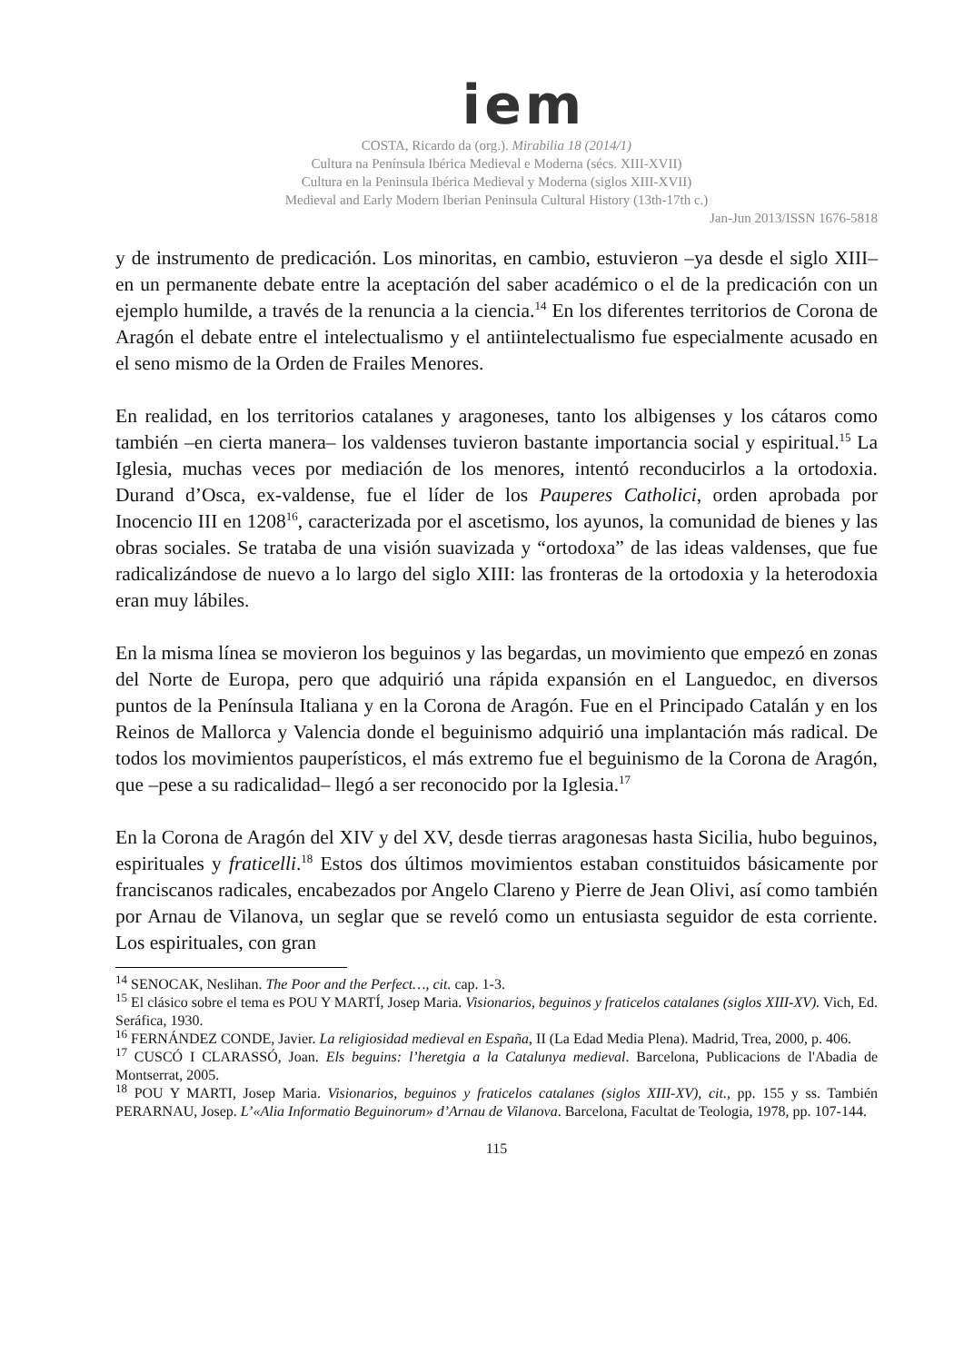iem
COSTA, Ricardo da (org.). Mirabilia 18 (2014/1)
Cultura na Península Ibérica Medieval e Moderna (sécs. XIII-XVII)
Cultura en la Peninsula Ibérica Medieval y Moderna (siglos XIII-XVII)
Medieval and Early Modern Iberian Peninsula Cultural History (13th-17th c.)
Jan-Jun 2013/ISSN 1676-5818
y de instrumento de predicación. Los minoritas, en cambio, estuvieron –ya desde el siglo XIII– en un permanente debate entre la aceptación del saber académico o el de la predicación con un ejemplo humilde, a través de la renuncia a la ciencia.<sup>14</sup> En los diferentes territorios de Corona de Aragón el debate entre el intelectualismo y el antiintelectualismo fue especialmente acusado en el seno mismo de la Orden de Frailes Menores.
En realidad, en los territorios catalanes y aragoneses, tanto los albigenses y los cátaros como también –en cierta manera– los valdenses tuvieron bastante importancia social y espiritual.<sup>15</sup> La Iglesia, muchas veces por mediación de los menores, intentó reconducirlos a la ortodoxia. Durand d’Osca, ex-valdense, fue el líder de los Pauperes Catholici, orden aprobada por Inocencio III en 1208<sup>16</sup>, caracterizada por el ascetismo, los ayunos, la comunidad de bienes y las obras sociales. Se trataba de una visión suavizada y “ortodoxa” de las ideas valdenses, que fue radicalizándose de nuevo a lo largo del siglo XIII: las fronteras de la ortodoxia y la heterodoxia eran muy lábiles.
En la misma línea se movieron los beguinos y las begardas, un movimiento que empezó en zonas del Norte de Europa, pero que adquirió una rápida expansión en el Languedoc, en diversos puntos de la Península Italiana y en la Corona de Aragón. Fue en el Principado Catalán y en los Reinos de Mallorca y Valencia donde el beguinismo adquirió una implantación más radical. De todos los movimientos pauperísticos, el más extremo fue el beguinismo de la Corona de Aragón, que –pese a su radicalidad– llegó a ser reconocido por la Iglesia.<sup>17</sup>
En la Corona de Aragón del XIV y del XV, desde tierras aragonesas hasta Sicilia, hubo beguinos, espirituales y fraticelli.<sup>18</sup> Estos dos últimos movimientos estaban constituidos básicamente por franciscanos radicales, encabezados por Angelo Clareno y Pierre de Jean Olivi, así como también por Arnau de Vilanova, un seglar que se reveló como un entusiasta seguidor de esta corriente. Los espirituales, con gran
<sup>14</sup> SENOCAK, Neslihan. The Poor and the Perfect…, cit. cap. 1-3.
<sup>15</sup> El clásico sobre el tema es POU Y MARTÍ, Josep Maria. Visionarios, beguinos y fraticelos catalanes (siglos XIII-XV). Vich, Ed. Seráfica, 1930.
<sup>16</sup> FERNÁNDEZ CONDE, Javier. La religiosidad medieval en España, II (La Edad Media Plena). Madrid, Trea, 2000, p. 406.
<sup>17</sup> CUSCÓ I CLARASSÓ, Joan. Els beguins: l’heretgia a la Catalunya medieval. Barcelona, Publicacions de l'Abadia de Montserrat, 2005.
<sup>18</sup> POU Y MARTI, Josep Maria. Visionarios, beguinos y fraticelos catalanes (siglos XIII-XV), cit., pp. 155 y ss. También PERARNAU, Josep. L’«Alia Informatio Beguinorum» d’Arnau de Vilanova. Barcelona, Facultat de Teologia, 1978, pp. 107-144.
115